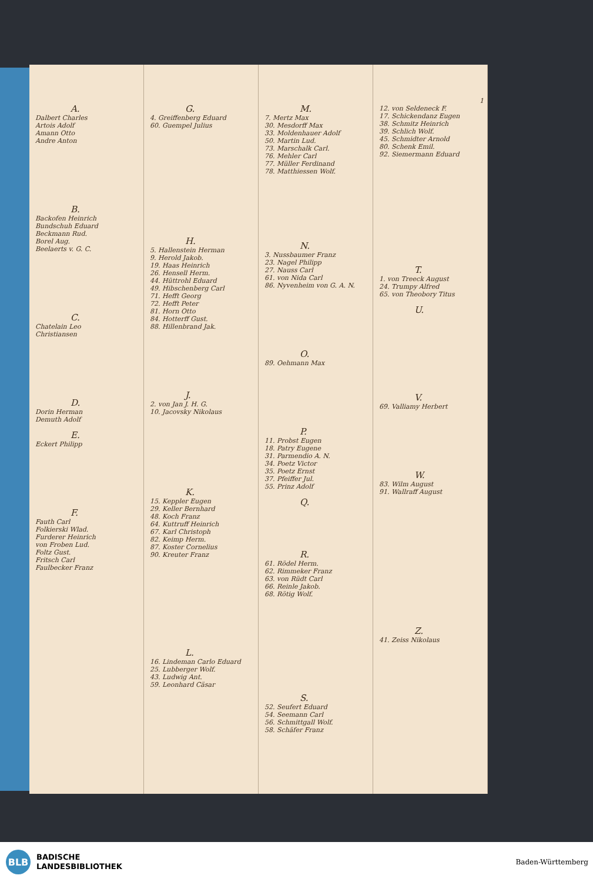A.
Dalbert Charles
Artois Adolf
Amann Otto
Andre Anton
B.
Backofen Heinrich
Bundschuh Eduard
Beckmann Rud.
Borel Aug.
Beelaerts v. G. C.
C.
Chatelain Leo
Christiansen
D.
Dorin Herman
Demuth Adolf
E.
Eckert Philipp
F.
Fauth Carl
Folkierski Wlad.
Furderer Heinrich
von Froben Lud.
Foltz Gust.
Fritsch Carl
Faulbecker Franz
G.
4. Greiffenberg Eduard
60. Guempel Julius
H.
5. Hallenstein Herman
9. Herold Jakob.
19. Haas Heinrich
26. Hensell Herm.
44. Hüttrohl Eduard
49. Hibschenberg Carl
71. Hefft Georg
72. Hefft Peter
81. Horn Otto
84. Hotterff Gust.
88. Hillenbrand Jak.
J.
2. von Jan J. H. G.
10. Jacovsky Nikolaus
K.
15. Keppler Eugen
29. Keller Bernhard
48. Koch Franz
64. Kuttruff Heinrich
67. Karl Christoph
82. Keimp Herm.
87. Koster Cornelius
90. Kreuter Franz
L.
16. Lindeman Carlo Eduard
25. Lubberger Wolf.
43. Ludwig Ant.
59. Leonhard Cäsar
M.
7. Mertz Max
30. Mesdorff Max
33. Moldenhauer Adolf
50. Martin Lud.
73. Marschalk Carl.
76. Mehler Carl
77. Müller Ferdinand
78. Matthiessen Wolf.
N.
3. Nussbaumer Franz
23. Nagel Philipp
27. Nauss Carl
61. von Nida Carl
86. Nyvenheim von G. A. N.
O.
89. Oehmann Max
P.
11. Probst Eugen
18. Patry Eugene
31. Parmendio A. N.
34. Poetz Victor
35. Poetz Ernst
37. Pfeiffer Jul.
55. Prinz Adolf
Q.
R.
61. Rödel Herm.
62. Rimmeker Franz
63. von Rüdt Carl
66. Reinle Jakob.
68. Rötig Wolf.
S.
52. Seufert Eduard
54. Seemann Carl
56. Schmittgall Wolf.
58. Schäfer Franz
1
12. von Seldeneck F.
17. Schickendanz Eugen
38. Schmitz Heinrich
39. Schlich Wolf.
45. Schmidter Arnold
80. Schenk Emil.
92. Siemermann Eduard
T.
1. von Treeck August
24. Trumpy Alfred
65. von Theobory Titus
U.
V.
69. Valliamy Herbert
W.
83. Wilm August
91. Wallraff August
Z.
41. Zeiss Nikolaus
BLB
BADISCHE
LANDESBIBLIOTHEK
Baden-Württemberg